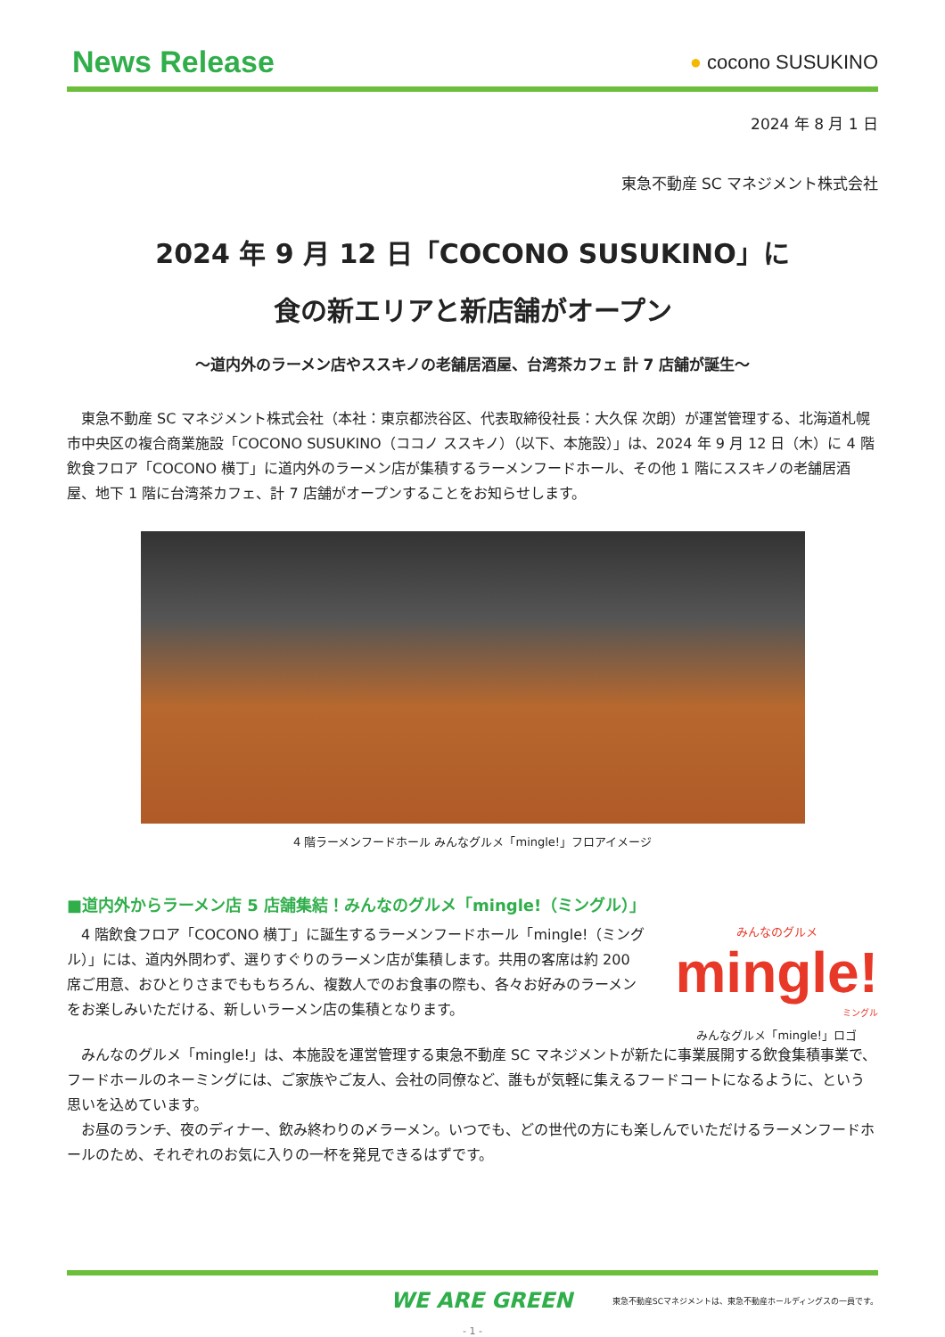News Release
● cocono SUSUKINO
2024 年 8 月 1 日
東急不動産 SC マネジメント株式会社
2024 年 9 月 12 日「COCONO SUSUKINO」に
食の新エリアと新店舗がオープン
～道内外のラーメン店やススキノの老舗居酒屋、台湾茶カフェ 計 7 店舗が誕生～
東急不動産 SC マネジメント株式会社（本社：東京都渋谷区、代表取締役社長：大久保 次朗）が運営管理する、北海道札幌市中央区の複合商業施設「COCONO SUSUKINO（ココノ ススキノ）（以下、本施設）」は、2024 年 9 月 12 日（木）に 4 階飲食フロア「COCONO 横丁」に道内外のラーメン店が集積するラーメンフードホール、その他 1 階にススキノの老舗居酒屋、地下 1 階に台湾茶カフェ、計 7 店舗がオープンすることをお知らせします。
4 階ラーメンフードホール みんなグルメ「mingle!」フロアイメージ
■道内外からラーメン店 5 店舗集結！みんなのグルメ「mingle!（ミングル）」
4 階飲食フロア「COCONO 横丁」に誕生するラーメンフードホール「mingle!（ミングル）」には、道内外問わず、選りすぐりのラーメン店が集積します。共用の客席は約 200 席ご用意、おひとりさまでももちろん、複数人でのお食事の際も、各々お好みのラーメンをお楽しみいただける、新しいラーメン店の集積となります。
みんなのグルメ
mingle!
ミングル
みんなグルメ「mingle!」ロゴ
みんなのグルメ「mingle!」は、本施設を運営管理する東急不動産 SC マネジメントが新たに事業展開する飲食集積事業で、フードホールのネーミングには、ご家族やご友人、会社の同僚など、誰もが気軽に集えるフードコートになるように、という思いを込めています。
お昼のランチ、夜のディナー、飲み終わりの〆ラーメン。いつでも、どの世代の方にも楽しんでいただけるラーメンフードホールのため、それぞれのお気に入りの一杯を発見できるはずです。
WE ARE GREEN 東急不動産SCマネジメントは、東急不動産ホールディングスの一員です。
- 1 -